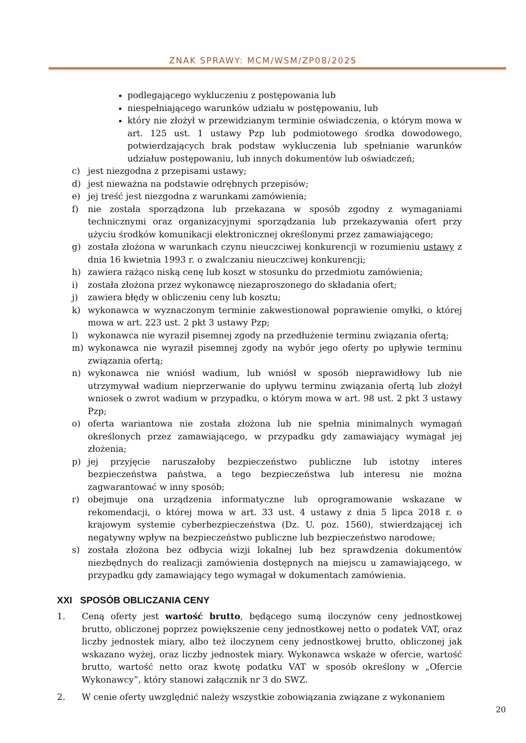ZNAK SPRAWY: MCM/WSM/ZP08/2025
podlegającego wykluczeniu z postępowania lub
niespełniającego warunków udziału w postępowaniu, lub
który nie złożył w przewidzianym terminie oświadczenia, o którym mowa w art. 125 ust. 1 ustawy Pzp lub podmiotowego środka dowodowego, potwierdzających brak podstaw wykluczenia lub spełnianie warunków udziałuw postępowaniu, lub innych dokumentów lub oświadczeń;
c) jest niezgodna z przepisami ustawy;
d) jest nieważna na podstawie odrębnych przepisów;
e) jej treść jest niezgodna z warunkami zamówienia;
f) nie została sporządzona lub przekazana w sposób zgodny z wymaganiami technicznymi oraz organizacyjnymi sporządzania lub przekazywania ofert przy użyciu środków komunikacji elektronicznej określonymi przez zamawiającego;
g) została złożona w warunkach czynu nieuczciwej konkurencji w rozumieniu ustawy z dnia 16 kwietnia 1993 r. o zwalczaniu nieuczciwej konkurencji;
h) zawiera rażąco niską cenę lub koszt w stosunku do przedmiotu zamówienia;
i) została złożona przez wykonawcę niezaproszonego do składania ofert;
j) zawiera błędy w obliczeniu ceny lub kosztu;
k) wykonawca w wyznaczonym terminie zakwestionował poprawienie omyłki, o której mowa w art. 223 ust. 2 pkt 3 ustawy Pzp;
l) wykonawca nie wyraził pisemnej zgody na przedłużenie terminu związania ofertą;
m) wykonawca nie wyraził pisemnej zgody na wybór jego oferty po upływie terminu związania ofertą;
n) wykonawca nie wniósł wadium, lub wniósł w sposób nieprawidłowy lub nie utrzymywał wadium nieprzerwanie do upływu terminu związania ofertą lub złożył wniosek o zwrot wadium w przypadku, o którym mowa w art. 98 ust. 2 pkt 3 ustawy Pzp;
o) oferta wariantowa nie została złożona lub nie spełnia minimalnych wymagań określonych przez zamawiającego, w przypadku gdy zamawiający wymagał jej złożenia;
p) jej przyjęcie naruszałoby bezpieczeństwo publiczne lub istotny interes bezpieczeństwa państwa, a tego bezpieczeństwa lub interesu nie można zagwarantować w inny sposób;
r) obejmuje ona urządzenia informatyczne lub oprogramowanie wskazane w rekomendacji, o której mowa w art. 33 ust. 4 ustawy z dnia 5 lipca 2018 r. o krajowym systemie cyberbezpieczeństwa (Dz. U. poz. 1560), stwierdzającej ich negatywny wpływ na bezpieczeństwo publiczne lub bezpieczeństwo narodowe;
s) została złożona bez odbycia wizji lokalnej lub bez sprawdzenia dokumentów niezbędnych do realizacji zamówienia dostępnych na miejscu u zamawiającego, w przypadku gdy zamawiający tego wymagał w dokumentach zamówienia.
XXI SPOSÓB OBLICZANIA CENY
1. Ceną oferty jest wartość brutto, będącego sumą iloczynów ceny jednostkowej brutto, obliczonej poprzez powiększenie ceny jednostkowej netto o podatek VAT, oraz liczby jednostek miary, albo też iloczynem ceny jednostkowej brutto, obliczonej jak wskazano wyżej, oraz liczby jednostek miary. Wykonawca wskaże w ofercie, wartość brutto, wartość netto oraz kwotę podatku VAT w sposób określony w „Ofercie Wykonawcy”, który stanowi załącznik nr 3 do SWZ.
2. W cenie oferty uwzględnić należy wszystkie zobowiązania związane z wykonaniem
20